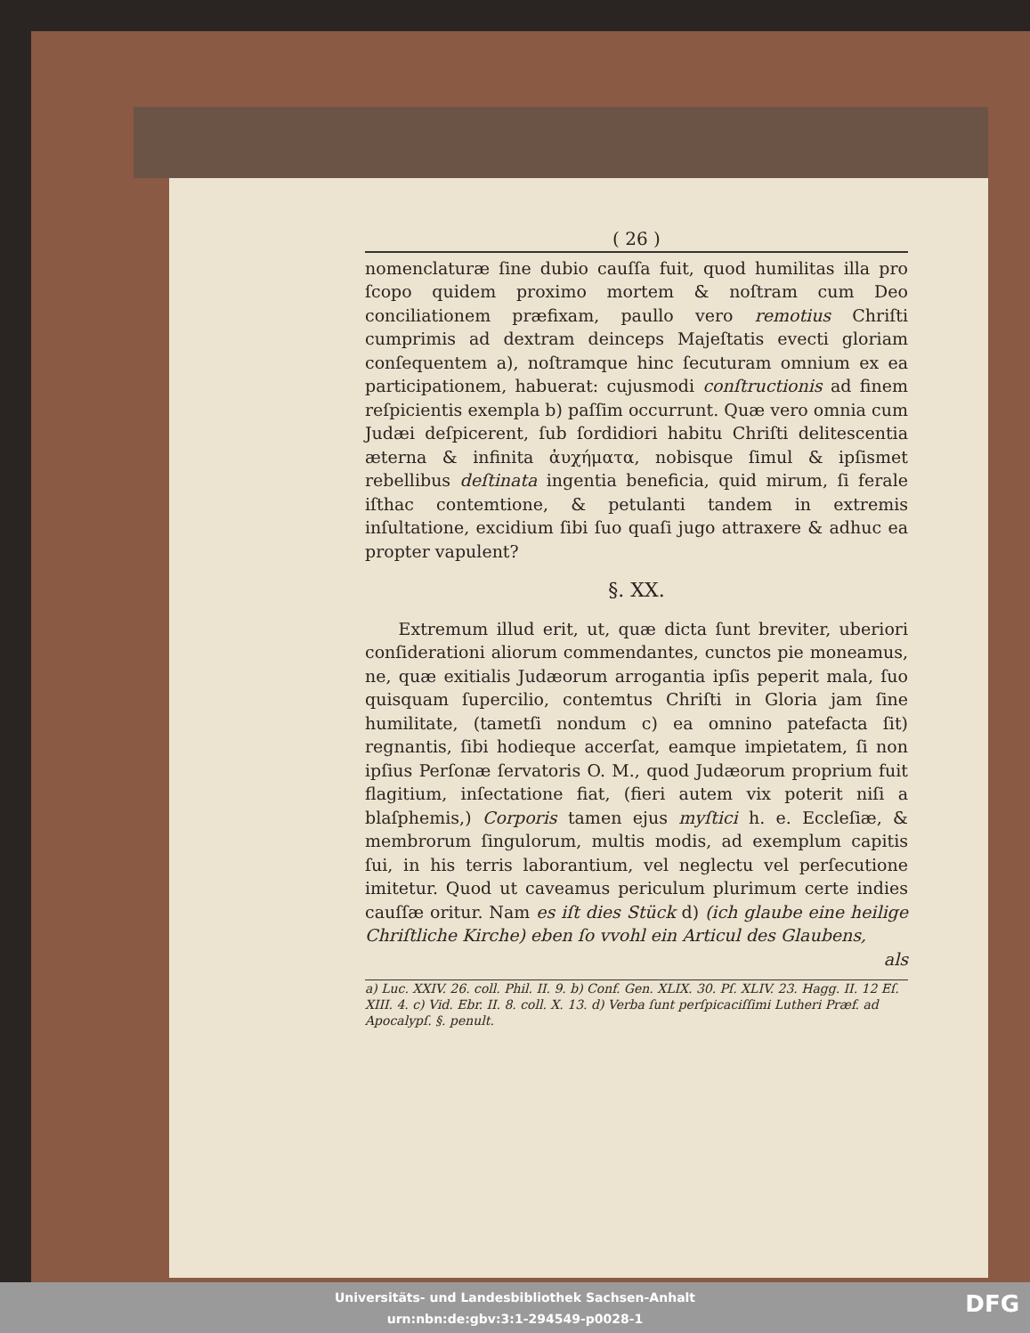( 26 )
nomenclaturæ ſine dubio cauſſa fuit, quod humilitas illa pro ſcopo quidem proximo mortem & noſtram cum Deo conciliationem præfixam, paullo vero remotius Chriſti cumprimis ad dextram deinceps Majeſtatis evecti gloriam conſequentem a), noſtramque hinc ſecuturam omnium ex ea participationem, habuerat: cujusmodi conſtructionis ad finem reſpicientis exempla b) paſſim occurrunt. Quæ vero omnia cum Judæi deſpicerent, ſub ſordidiori habitu Chriſti delitescentia æterna & infinita ἀυχήματα, nobisque ſimul & ipſismet rebellibus deſtinata ingentia beneficia, quid mirum, ſi ferale iſthac contemtione, & petulanti tandem in extremis inſultatione, excidium ſibi ſuo quaſi jugo attraxere & adhuc ea propter vapulent?
§. XX.
Extremum illud erit, ut, quæ dicta ſunt breviter, uberiori conſiderationi aliorum commendantes, cunctos pie moneamus, ne, quæ exitialis Judæorum arrogantia ipſis peperit mala, ſuo quisquam ſupercilio, contemtus Chriſti in Gloria jam ſine humilitate, (tametſi nondum c) ea omnino patefacta ſit) regnantis, ſibi hodieque accerſat, eamque impietatem, ſi non ipſius Perſonæ ſervatoris O. M., quod Judæorum proprium fuit flagitium, inſectatione fiat, (fieri autem vix poterit niſi a blaſphemis,) Corporis tamen ejus myſtici h. e. Eccleſiæ, & membrorum ſingulorum, multis modis, ad exemplum capitis ſui, in his terris laborantium, vel neglectu vel perſecutione imitetur. Quod ut caveamus periculum plurimum certe indies cauſſæ oritur. Nam es iſt dies Stück d) (ich glaube eine heilige Chriſtliche Kirche) eben ſo vvohl ein Articul des Glaubens,
als
a) Luc. XXIV. 26. coll. Phil. II. 9. b) Conf. Gen. XLIX. 30. Pſ. XLIV. 23. Hagg. II. 12 Eſ. XIII. 4. c) Vid. Ebr. II. 8. coll. X. 13. d) Verba ſunt perſpicaciſſimi Lutheri Præf. ad Apocalypſ. §. penult.
Universitäts- und Landesbibliothek Sachsen-Anhalt
urn:nbn:de:gbv:3:1-294549-p0028-1
DFG